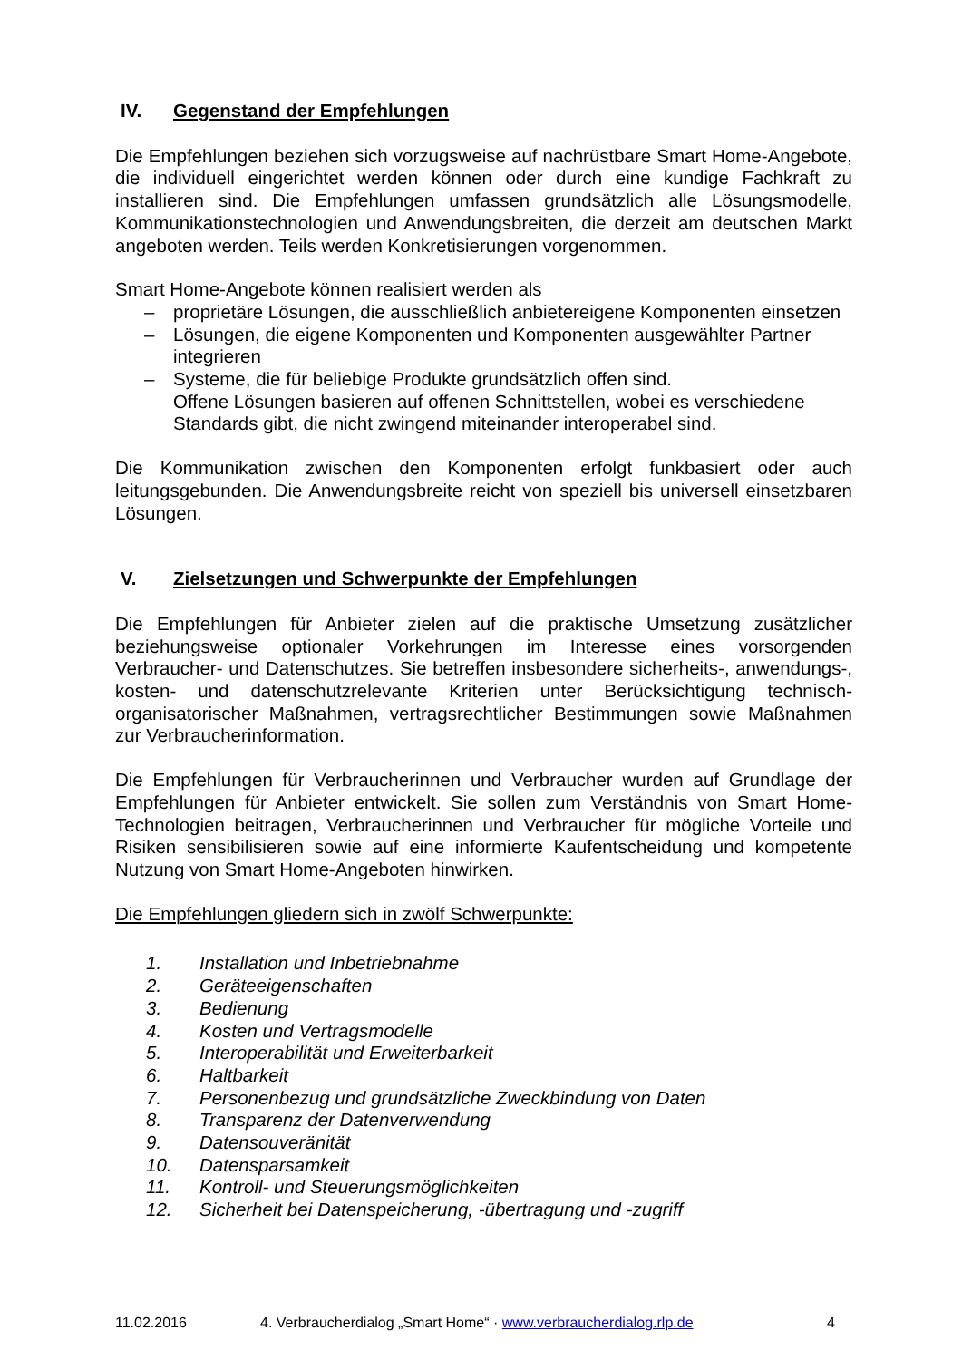IV. Gegenstand der Empfehlungen
Die Empfehlungen beziehen sich vorzugsweise auf nachrüstbare Smart Home-Angebote, die individuell eingerichtet werden können oder durch eine kundige Fachkraft zu installieren sind. Die Empfehlungen umfassen grundsätzlich alle Lösungsmodelle, Kommunikationstechnologien und Anwendungsbreiten, die derzeit am deutschen Markt angeboten werden. Teils werden Konkretisierungen vorgenommen.
Smart Home-Angebote können realisiert werden als
– proprietäre Lösungen, die ausschließlich anbietereigene Komponenten einsetzen
– Lösungen, die eigene Komponenten und Komponenten ausgewählter Partner integrieren
– Systeme, die für beliebige Produkte grundsätzlich offen sind.
Offene Lösungen basieren auf offenen Schnittstellen, wobei es verschiedene Standards gibt, die nicht zwingend miteinander interoperabel sind.
Die Kommunikation zwischen den Komponenten erfolgt funkbasiert oder auch leitungsgebunden. Die Anwendungsbreite reicht von speziell bis universell einsetzbaren Lösungen.
V. Zielsetzungen und Schwerpunkte der Empfehlungen
Die Empfehlungen für Anbieter zielen auf die praktische Umsetzung zusätzlicher beziehungsweise optionaler Vorkehrungen im Interesse eines vorsorgenden Verbraucher- und Datenschutzes. Sie betreffen insbesondere sicherheits-, anwendungs-, kosten- und datenschutzrelevante Kriterien unter Berücksichtigung technisch-organisatorischer Maßnahmen, vertragsrechtlicher Bestimmungen sowie Maßnahmen zur Verbraucherinformation.
Die Empfehlungen für Verbraucherinnen und Verbraucher wurden auf Grundlage der Empfehlungen für Anbieter entwickelt. Sie sollen zum Verständnis von Smart Home-Technologien beitragen, Verbraucherinnen und Verbraucher für mögliche Vorteile und Risiken sensibilisieren sowie auf eine informierte Kaufentscheidung und kompetente Nutzung von Smart Home-Angeboten hinwirken.
Die Empfehlungen gliedern sich in zwölf Schwerpunkte:
1. Installation und Inbetriebnahme
2. Geräteeigenschaften
3. Bedienung
4. Kosten und Vertragsmodelle
5. Interoperabilität und Erweiterbarkeit
6. Haltbarkeit
7. Personenbezug und grundsätzliche Zweckbindung von Daten
8. Transparenz der Datenverwendung
9. Datensouveränität
10. Datensparsamkeit
11. Kontroll- und Steuerungsmöglichkeiten
12. Sicherheit bei Datenspeicherung, -übertragung und -zugriff
11.02.2016 4. Verbraucherdialog „Smart Home“ · www.verbraucherdialog.rlp.de 4